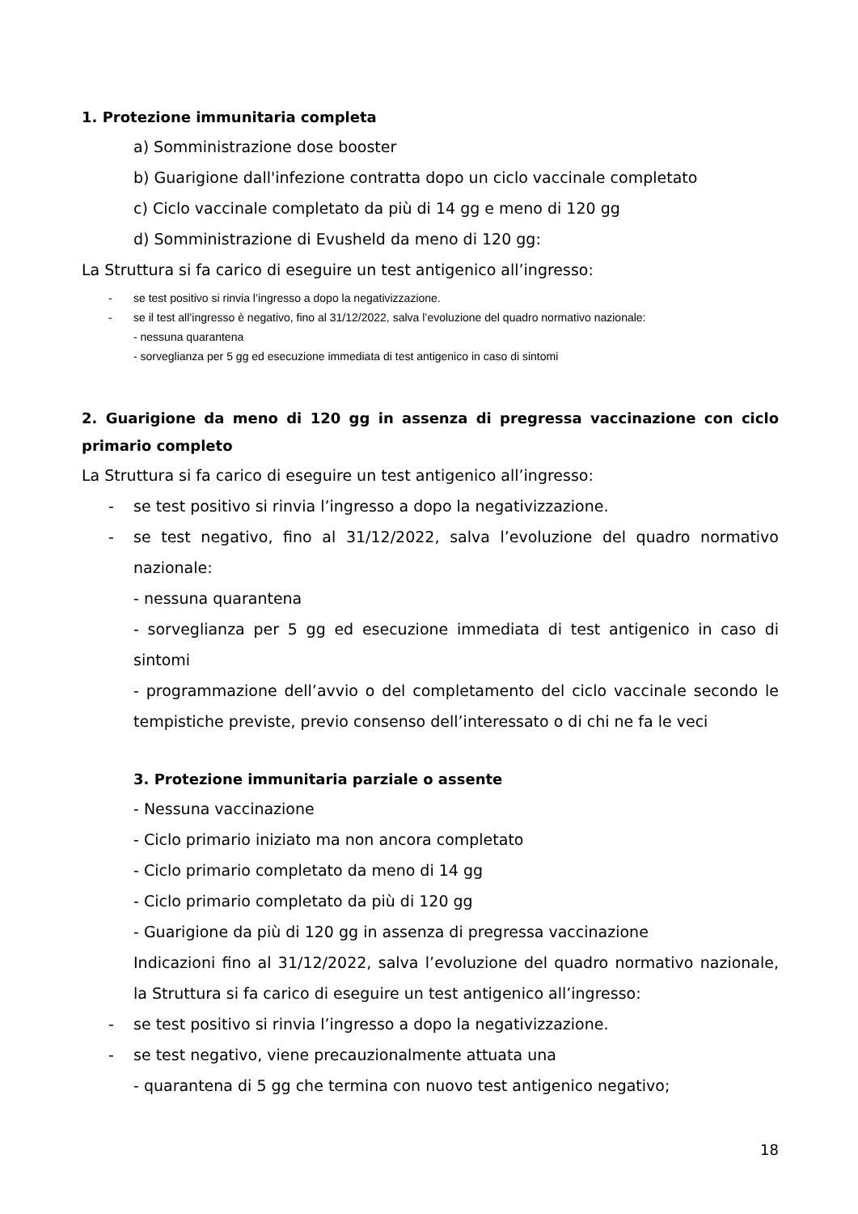1. Protezione immunitaria completa
a) Somministrazione dose booster
b) Guarigione dall'infezione contratta dopo un ciclo vaccinale completato
c) Ciclo vaccinale completato da più di 14 gg e meno di 120 gg
d) Somministrazione di Evusheld da meno di 120 gg:
La Struttura si fa carico di eseguire un test antigenico all’ingresso:
- se test positivo si rinvia l’ingresso a dopo la negativizzazione.
- se il test all’ingresso è negativo, fino al 31/12/2022, salva l’evoluzione del quadro normativo nazionale:
- nessuna quarantena
- sorveglianza per 5 gg ed esecuzione immediata di test antigenico in caso di sintomi
2. Guarigione da meno di 120 gg in assenza di pregressa vaccinazione con ciclo primario completo
La Struttura si fa carico di eseguire un test antigenico all’ingresso:
- se test positivo si rinvia l’ingresso a dopo la negativizzazione.
- se test negativo, fino al 31/12/2022, salva l’evoluzione del quadro normativo nazionale:
- nessuna quarantena
- sorveglianza per 5 gg ed esecuzione immediata di test antigenico in caso di sintomi
- programmazione dell’avvio o del completamento del ciclo vaccinale secondo le tempistiche previste, previo consenso dell’interessato o di chi ne fa le veci
3. Protezione immunitaria parziale o assente
- Nessuna vaccinazione
- Ciclo primario iniziato ma non ancora completato
- Ciclo primario completato da meno di 14 gg
- Ciclo primario completato da più di 120 gg
- Guarigione da più di 120 gg in assenza di pregressa vaccinazione
Indicazioni fino al 31/12/2022, salva l’evoluzione del quadro normativo nazionale, la Struttura si fa carico di eseguire un test antigenico all’ingresso:
- se test positivo si rinvia l’ingresso a dopo la negativizzazione.
- se test negativo, viene precauzionalmente attuata una
- quarantena di 5 gg che termina con nuovo test antigenico negativo;
18